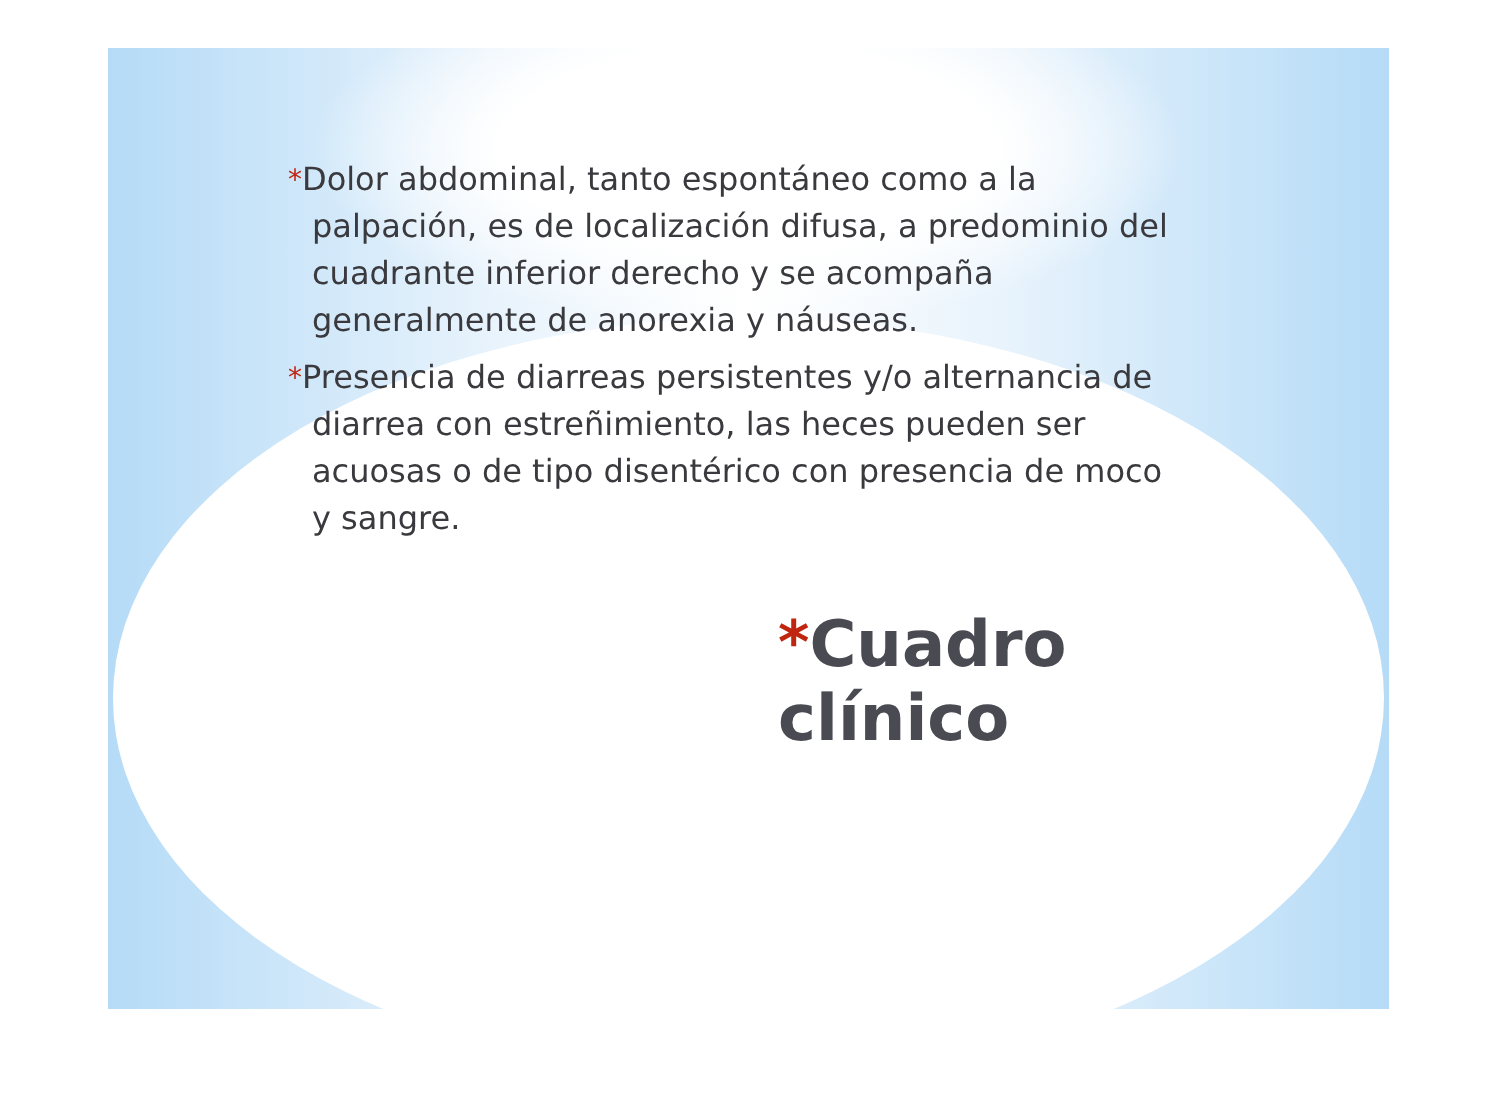*Dolor abdominal, tanto espontáneo como a la palpación, es de localización difusa, a predominio del cuadrante inferior derecho y se acompaña generalmente de anorexia y náuseas.
*Presencia de diarreas persistentes y/o alternancia de diarrea con estreñimiento, las heces pueden ser acuosas o de tipo disentérico con presencia de moco y sangre.
*Cuadro clínico